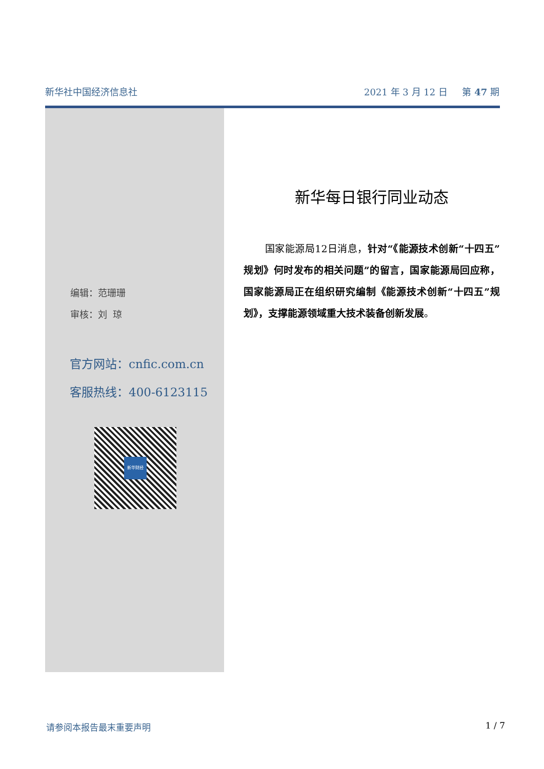新华社中国经济信息社 2021 年 3 月 12 日 第 47 期
编辑：范珊珊
审核：刘 琼
官方网站：cnfic.com.cn
客服热线：400-6123115
新华财经
新华每日银行同业动态
国家能源局12日消息，针对“《能源技术创新“十四五”规划》何时发布的相关问题”的留言，国家能源局回应称，国家能源局正在组织研究编制《能源技术创新“十四五”规划》，支撑能源领域重大技术装备创新发展。
请参阅本报告最末重要声明 1 / 7